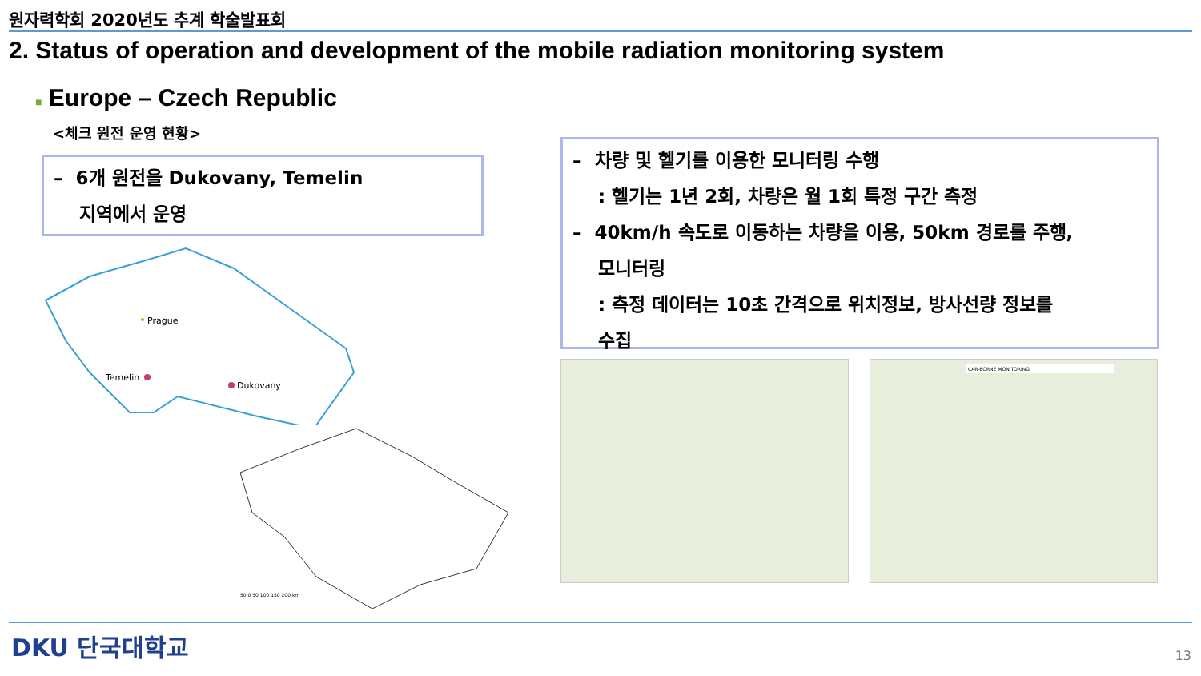원자력학회 2020년도 추계 학술발표회
2. Status of operation and development of the mobile radiation monitoring system
■ Europe – Czech Republic
<체크 원전 운영 현황>
– 6개 원전을 Dukovany, Temelin
지역에서 운영
Prague
Temelin
Dukovany
50 0 50 100 150 200 km
– 차량 및 헬기를 이용한 모니터링 수행
: 헬기는 1년 2회, 차량은 월 1회 특정 구간 측정
– 40km/h 속도로 이동하는 차량을 이용, 50km 경로를 주행,
모니터링
: 측정 데이터는 10초 간격으로 위치정보, 방사선량 정보를
수집
CAR-BORNE MONITORING
DKU 단국대학교 13